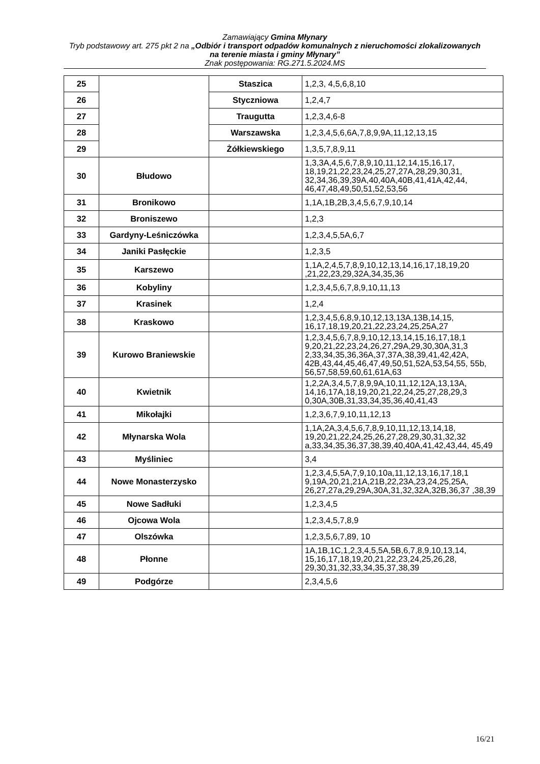Zamawiający Gmina Młynary
Tryb podstawowy art. 275 pkt 2 na „Odbiór i transport odpadów komunalnych z nieruchomości zlokalizowanych na terenie miasta i gminy Młynary”
Znak postępowania: RG.271.5.2024.MS
| 25 | | Staszica | 1,2,3, 4,5,6,8,10 |
| 26 | | Styczniowa | 1,2,4,7 |
| 27 | | Traugutta | 1,2,3,4,6-8 |
| 28 | | Warszawska | 1,2,3,4,5,6,6A,7,8,9,9A,11,12,13,15 |
| 29 | | Żółkiewskiego | 1,3,5,7,8,9,11 |
| 30 | Błudowo | | 1,3,3A,4,5,6,7,8,9,10,11,12,14,15,16,17, 18,19,21,22,23,24,25,27,27A,28,29,30,31, 32,34,36,39,39A,40,40A,40B,41,41A,42,44, 46,47,48,49,50,51,52,53,56 |
| 31 | Bronikowo | | 1,1A,1B,2B,3,4,5,6,7,9,10,14 |
| 32 | Broniszewo | | 1,2,3 |
| 33 | Gardyny-Leśniczówka | | 1,2,3,4,5,5A,6,7 |
| 34 | Janiki Pasłęckie | | 1,2,3,5 |
| 35 | Karszewo | | 1,1A,2,4,5,7,8,9,10,12,13,14,16,17,18,19,20 ,21,22,23,29,32A,34,35,36 |
| 36 | Kobyliny | | 1,2,3,4,5,6,7,8,9,10,11,13 |
| 37 | Krasinek | | 1,2,4 |
| 38 | Kraskowo | | 1,2,3,4,5,6,8,9,10,12,13,13A,13B,14,15, 16,17,18,19,20,21,22,23,24,25,25A,27 |
| 39 | Kurowo Braniewskie | | 1,2,3,4,5,6,7,8,9,10,12,13,14,15,16,17,18,1 9,20,21,22,23,24,26,27,29A,29,30,30A,31,3 2,33,34,35,36,36A,37,37A,38,39,41,42,42A, 42B,43,44,45,46,47,49,50,51,52A,53,54,55, 55b, 56,57,58,59,60,61,61A,63 |
| 40 | Kwietnik | | 1,2,2A,3,4,5,7,8,9,9A,10,11,12,12A,13,13A, 14,16,17A,18,19,20,21,22,24,25,27,28,29,3 0,30A,30B,31,33,34,35,36,40,41,43 |
| 41 | Mikołajki | | 1,2,3,6,7,9,10,11,12,13 |
| 42 | Młynarska Wola | | 1,1A,2A,3,4,5,6,7,8,9,10,11,12,13,14,18, 19,20,21,22,24,25,26,27,28,29,30,31,32,32 a,33,34,35,36,37,38,39,40,40A,41,42,43,44, 45,49 |
| 43 | Myśliniec | | 3,4 |
| 44 | Nowe Monasterzysko | | 1,2,3,4,5,5A,7,9,10,10a,11,12,13,16,17,18,1 9,19A,20,21,21A,21B,22,23A,23,24,25,25A, 26,27,27a,29,29A,30A,31,32,32A,32B,36,37 ,38,39 |
| 45 | Nowe Sadłuki | | 1,2,3,4,5 |
| 46 | Ojcowa Wola | | 1,2,3,4,5,7,8,9 |
| 47 | Olszówka | | 1,2,3,5,6,7,89, 10 |
| 48 | Płonne | | 1A,1B,1C,1,2,3,4,5,5A,5B,6,7,8,9,10,13,14, 15,16,17,18,19,20,21,22,23,24,25,26,28, 29,30,31,32,33,34,35,37,38,39 |
| 49 | Podgórze | | 2,3,4,5,6 |
16/21